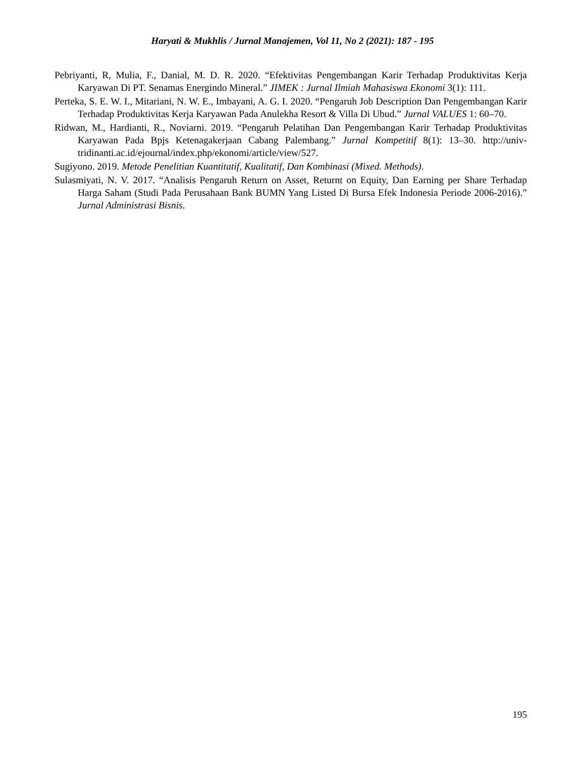Haryati & Mukhlis / Jurnal Manajemen, Vol 11, No 2 (2021): 187 - 195
Pebriyanti, R, Mulia, F., Danial, M. D. R. 2020. “Efektivitas Pengembangan Karir Terhadap Produktivitas Kerja Karyawan Di PT. Senamas Energindo Mineral.” JIMEK : Jurnal Ilmiah Mahasiswa Ekonomi 3(1): 111.
Perteka, S. E. W. I., Mitariani, N. W. E., Imbayani, A. G. I. 2020. “Pengaruh Job Description Dan Pengembangan Karir Terhadap Produktivitas Kerja Karyawan Pada Anulekha Resort & Villa Di Ubud.” Jurnal VALUES 1: 60–70.
Ridwan, M., Hardianti, R., Noviarni. 2019. “Pengaruh Pelatihan Dan Pengembangan Karir Terhadap Produktivitas Karyawan Pada Bpjs Ketenagakerjaan Cabang Palembang.” Jurnal Kompetitif 8(1): 13–30. http://univ-tridinanti.ac.id/ejournal/index.php/ekonomi/article/view/527.
Sugiyono. 2019. Metode Penelitian Kuantitatif, Kualitatif, Dan Kombinasi (Mixed. Methods).
Sulasmiyati, N. V. 2017. “Analisis Pengaruh Return on Asset, Returnt on Equity, Dan Earning per Share Terhadap Harga Saham (Studi Pada Perusahaan Bank BUMN Yang Listed Di Bursa Efek Indonesia Periode 2006-2016).” Jurnal Administrasi Bisnis.
195